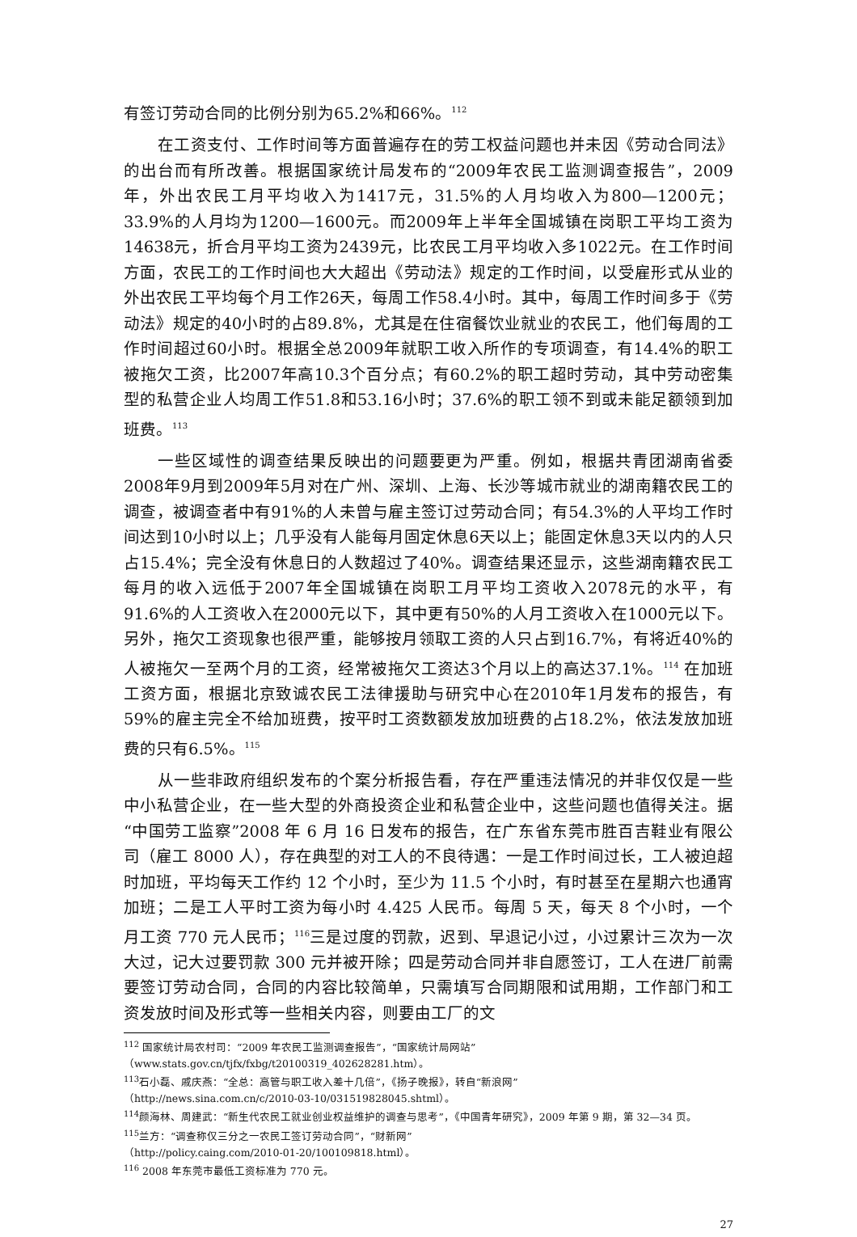有签订劳动合同的比例分别为65.2%和66%。<sup>112</sup>
在工资支付、工作时间等方面普遍存在的劳工权益问题也并未因《劳动合同法》的出台而有所改善。根据国家统计局发布的“2009年农民工监测调查报告”，2009年，外出农民工月平均收入为1417元，31.5%的人月均收入为800—1200元；33.9%的人月均为1200—1600元。而2009年上半年全国城镇在岗职工平均工资为14638元，折合月平均工资为2439元，比农民工月平均收入多1022元。在工作时间方面，农民工的工作时间也大大超出《劳动法》规定的工作时间，以受雇形式从业的外出农民工平均每个月工作26天，每周工作58.4小时。其中，每周工作时间多于《劳动法》规定的40小时的占89.8%，尤其是在住宿餐饮业就业的农民工，他们每周的工作时间超过60小时。根据全总2009年就职工收入所作的专项调查，有14.4%的职工被拖欠工资，比2007年高10.3个百分点；有60.2%的职工超时劳动，其中劳动密集型的私营企业人均周工作51.8和53.16小时；37.6%的职工领不到或未能足额领到加班费。<sup>113</sup>
一些区域性的调查结果反映出的问题要更为严重。例如，根据共青团湖南省委2008年9月到2009年5月对在广州、深圳、上海、长沙等城市就业的湖南籍农民工的调查，被调查者中有91%的人未曾与雇主签订过劳动合同；有54.3%的人平均工作时间达到10小时以上；几乎没有人能每月固定休息6天以上；能固定休息3天以内的人只占15.4%；完全没有休息日的人数超过了40%。调查结果还显示，这些湖南籍农民工每月的收入远低于2007年全国城镇在岗职工月平均工资收入2078元的水平，有91.6%的人工资收入在2000元以下，其中更有50%的人月工资收入在1000元以下。另外，拖欠工资现象也很严重，能够按月领取工资的人只占到16.7%，有将近40%的人被拖欠一至两个月的工资，经常被拖欠工资达3个月以上的高达37.1%。<sup>114</sup> 在加班工资方面，根据北京致诚农民工法律援助与研究中心在2010年1月发布的报告，有59%的雇主完全不给加班费，按平时工资数额发放加班费的占18.2%，依法发放加班费的只有6.5%。<sup>115</sup>
从一些非政府组织发布的个案分析报告看，存在严重违法情况的并非仅仅是一些中小私营企业，在一些大型的外商投资企业和私营企业中，这些问题也值得关注。据“中国劳工监察”2008 年 6 月 16 日发布的报告，在广东省东莞市胜百吉鞋业有限公司（雇工 8000 人），存在典型的对工人的不良待遇：一是工作时间过长，工人被迫超时加班，平均每天工作约 12 个小时，至少为 11.5 个小时，有时甚至在星期六也通宵加班；二是工人平时工资为每小时 4.425 人民币。每周 5 天，每天 8 个小时，一个月工资 770 元人民币；<sup>116</sup>三是过度的罚款，迟到、早退记小过，小过累计三次为一次大过，记大过要罚款 300 元并被开除；四是劳动合同并非自愿签订，工人在进厂前需要签订劳动合同，合同的内容比较简单，只需填写合同期限和试用期，工作部门和工资发放时间及形式等一些相关内容，则要由工厂的文
<sup>112</sup> 国家统计局农村司：“2009 年农民工监测调查报告”，“国家统计局网站”
（www.stats.gov.cn/tjfx/fxbg/t20100319_402628281.htm）。
<sup>113</sup> 石小磊、戚庆燕：“全总：高管与职工收入差十几倍”，《扬子晚报》，转自“新浪网”
（http://news.sina.com.cn/c/2010-03-10/031519828045.shtml）。
<sup>114</sup> 颜海林、周建武：“新生代农民工就业创业权益维护的调查与思考”，《中国青年研究》，2009 年第 9 期，第 32—34 页。
<sup>115</sup> 兰方：“调查称仅三分之一农民工签订劳动合同”，“财新网”
（http://policy.caing.com/2010-01-20/100109818.html）。
<sup>116</sup> 2008 年东莞市最低工资标准为 770 元。
27